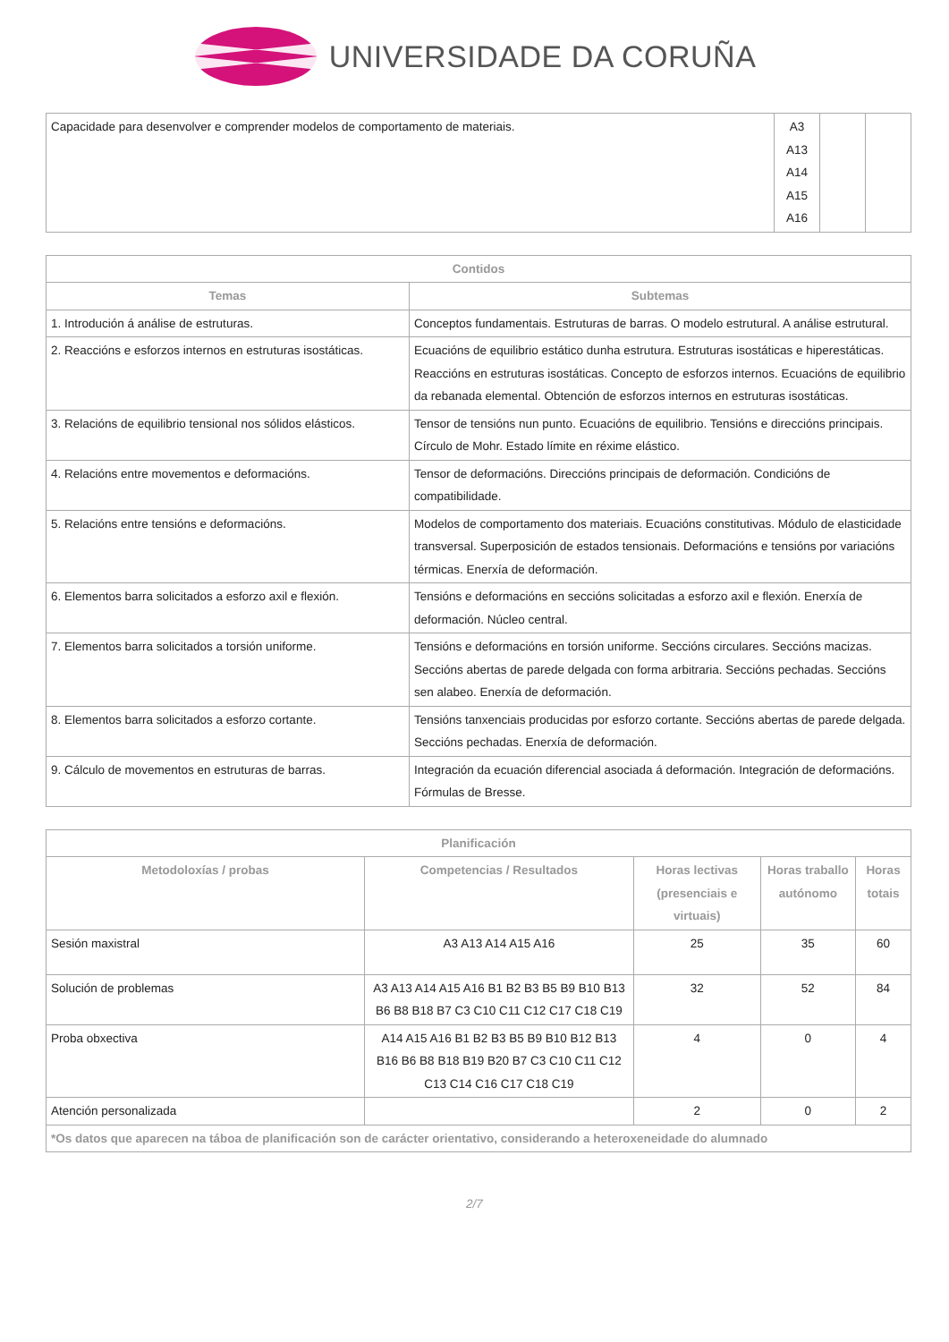UNIVERSIDADE DA CORUÑA
| Capacidade para desenvolver e comprender modelos de comportamento de materiais. | A3 A13 A14 A15 A16 | | |
| Contidos | |
| --- | --- |
| Temas | Subtemas |
| 1. Introdución á análise de estruturas. | Conceptos fundamentais. Estruturas de barras. O modelo estrutural. A análise estrutural. |
| 2. Reaccións e esforzos internos en estruturas isostáticas. | Ecuacións de equilibrio estático dunha estrutura. Estruturas isostáticas e hiperestáticas. Reaccións en estruturas isostáticas. Concepto de esforzos internos. Ecuacións de equilibrio da rebanada elemental. Obtención de esforzos internos en estruturas isostáticas. |
| 3. Relacións de equilibrio tensional nos sólidos elásticos. | Tensor de tensións nun punto. Ecuacións de equilibrio. Tensións e direccións principais. Círculo de Mohr. Estado límite en réxime elástico. |
| 4. Relacións entre movementos e deformacións. | Tensor de deformacións. Direccións principais de deformación. Condicións de compatibilidade. |
| 5. Relacións entre tensións e deformacións. | Modelos de comportamento dos materiais. Ecuacións constitutivas. Módulo de elasticidade transversal. Superposición de estados tensionais. Deformacións e tensións por variacións térmicas. Enerxía de deformación. |
| 6. Elementos barra solicitados a esforzo axil e flexión. | Tensións e deformacións en seccións solicitadas a esforzo axil e flexión. Enerxía de deformación. Núcleo central. |
| 7. Elementos barra solicitados a torsión uniforme. | Tensións e deformacións en torsión uniforme. Seccións circulares. Seccións macizas. Seccións abertas de parede delgada con forma arbitraria. Seccións pechadas. Seccións sen alabeo. Enerxía de deformación. |
| 8. Elementos barra solicitados a esforzo cortante. | Tensións tanxenciais producidas por esforzo cortante. Seccións abertas de parede delgada. Seccións pechadas. Enerxía de deformación. |
| 9. Cálculo de movementos en estruturas de barras. | Integración da ecuación diferencial asociada á deformación. Integración de deformacións. Fórmulas de Bresse. |
| Planificación | | | | |
| --- | --- | --- | --- | --- |
| Metodoloxías / probas | Competencias / Resultados | Horas lectivas (presenciais e virtuais) | Horas traballo autónomo | Horas totais |
| Sesión maxistral | A3 A13 A14 A15 A16 | 25 | 35 | 60 |
| Solución de problemas | A3 A13 A14 A15 A16 B1 B2 B3 B5 B9 B10 B13 B6 B8 B18 B7 C3 C10 C11 C12 C17 C18 C19 | 32 | 52 | 84 |
| Proba obxectiva | A14 A15 A16 B1 B2 B3 B5 B9 B10 B12 B13 B16 B6 B8 B18 B19 B20 B7 C3 C10 C11 C12 C13 C14 C16 C17 C18 C19 | 4 | 0 | 4 |
| Atención personalizada | | 2 | 0 | 2 |
| *Os datos que aparecen na táboa de planificación son de carácter orientativo, considerando a heteroxeneidade do alumnado | | | | |
2/7